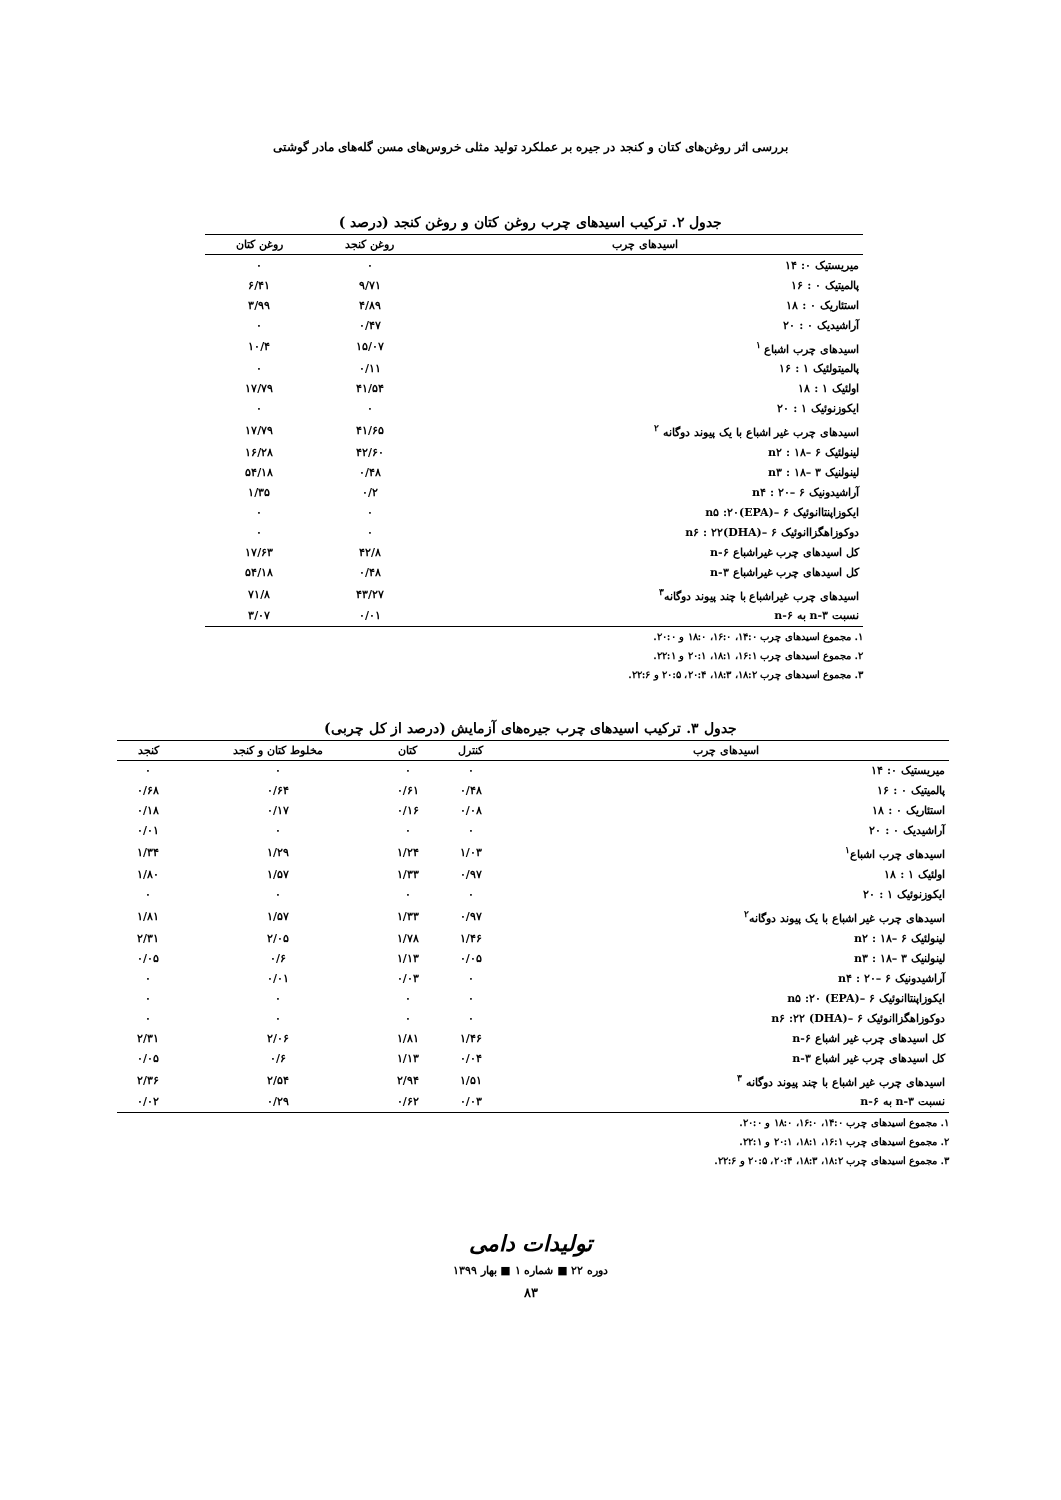بررسی اثر روغن‌های کتان و کنجد در جیره بر عملکرد تولید مثلی خروس‌های مسن گله‌های مادر گوشتی
جدول ۲. ترکیب اسیدهای چرب روغن کتان و روغن کنجد (درصد )
| اسیدهای چرب | روغن کنجد | روغن کتان |
| --- | --- | --- |
| میریستیک ۰: ۱۴ | ۰ | ۰ |
| پالمیتیک ۰ : ۱۶ | ۹/۷۱ | ۶/۴۱ |
| استئاریک ۰ : ۱۸ | ۴/۸۹ | ۳/۹۹ |
| آراشیدیک ۰ : ۲۰ | ۰/۴۷ | ۰ |
| اسیدهای چرب اشباع <sup>۱</sup> | ۱۵/۰۷ | ۱۰/۴ |
| پالمیتولئیک ۱ : ۱۶ | ۰/۱۱ | ۰ |
| اولئیک ۱ : ۱۸ | ۴۱/۵۴ | ۱۷/۷۹ |
| ایکوزنوئیک ۱ : ۲۰ | ۰ | ۰ |
| اسیدهای چرب غیر اشباع با یک پیوند دوگانه <sup>۲</sup> | ۴۱/۶۵ | ۱۷/۷۹ |
| لینولئیک ۶ –n۲ : ۱۸ | ۴۲/۶۰ | ۱۶/۲۸ |
| لینولنیک ۳ –n۳ : ۱۸ | ۰/۴۸ | ۵۴/۱۸ |
| آراشیدونیک ۶ –n۴ : ۲۰ | ۰/۲ | ۱/۳۵ |
| ایکوزاپنتاانوئیک ۶ –n۵ :۲۰(EPA) | ۰ | ۰ |
| دوکوزاهگزاانوئیک ۶ –n۶ : ۲۲(DHA) | ۰ | ۰ |
| کل اسیدهای چرب غیراشباع n-۶ | ۴۲/۸ | ۱۷/۶۳ |
| کل اسیدهای چرب غیراشباع n-۳ | ۰/۴۸ | ۵۴/۱۸ |
| اسیدهای چرب غیراشباع با چند پیوند دوگانه<sup>۳</sup> | ۴۳/۲۷ | ۷۱/۸ |
| نسبت n-۳ به n-۶ | ۰/۰۱ | ۳/۰۷ |
۱. مجموع اسیدهای چرب ۱۴:۰، ۱۶:۰، ۱۸:۰ و ۲۰:۰.
۲. مجموع اسیدهای چرب ۱۶:۱، ۱۸:۱، ۲۰:۱ و ۲۲:۱.
۳. مجموع اسیدهای چرب ۱۸:۲، ۱۸:۳، ۲۰:۴، ۲۰:۵ و ۲۲:۶.
جدول ۳. ترکیب اسیدهای چرب جیره‌های آزمایش (درصد از کل چربی)
| اسیدهای چرب | کنترل | کتان | مخلوط کتان و کنجد | کنجد |
| --- | --- | --- | --- | --- |
| میریستیک ۰: ۱۴ | ۰ | ۰ | ۰ | ۰ |
| پالمیتیک ۰ : ۱۶ | ۰/۴۸ | ۰/۶۱ | ۰/۶۴ | ۰/۶۸ |
| استئاریک ۰ : ۱۸ | ۰/۰۸ | ۰/۱۶ | ۰/۱۷ | ۰/۱۸ |
| آراشیدیک ۰ : ۲۰ | ۰ | ۰ | ۰ | ۰/۰۱ |
| اسیدهای چرب اشباع<sup>۱</sup> | ۱/۰۳ | ۱/۲۴ | ۱/۲۹ | ۱/۳۴ |
| اولئیک ۱ : ۱۸ | ۰/۹۷ | ۱/۳۳ | ۱/۵۷ | ۱/۸۰ |
| ایکوزنوئیک ۱ : ۲۰ | ۰ | ۰ | ۰ | ۰ |
| اسیدهای چرب غیر اشباع با یک پیوند دوگانه<sup>۲</sup> | ۰/۹۷ | ۱/۳۳ | ۱/۵۷ | ۱/۸۱ |
| لینولئیک ۶ –n۲ : ۱۸ | ۱/۴۶ | ۱/۷۸ | ۲/۰۵ | ۲/۳۱ |
| لینولنیک ۳ –n۳ : ۱۸ | ۰/۰۵ | ۱/۱۳ | ۰/۶ | ۰/۰۵ |
| آراشیدونیک ۶ –n۴ : ۲۰ | ۰ | ۰/۰۳ | ۰/۰۱ | ۰ |
| ایکوزاپنتاانوئیک ۶ –n۵ :۲۰ (EPA) | ۰ | ۰ | ۰ | ۰ |
| دوکوزاهگزاانوئیک ۶ –n۶ :۲۲ (DHA) | ۰ | ۰ | ۰ | ۰ |
| کل اسیدهای چرب غیر اشباع n-۶ | ۱/۴۶ | ۱/۸۱ | ۲/۰۶ | ۲/۳۱ |
| کل اسیدهای چرب غیر اشباع n-۳ | ۰/۰۴ | ۱/۱۳ | ۰/۶ | ۰/۰۵ |
| اسیدهای چرب غیر اشباع با چند پیوند دوگانه <sup>۳</sup> | ۱/۵۱ | ۲/۹۴ | ۲/۵۴ | ۲/۳۶ |
| نسبت n-۳ به n-۶ | ۰/۰۳ | ۰/۶۲ | ۰/۲۹ | ۰/۰۲ |
۱. مجموع اسیدهای چرب ۱۴:۰، ۱۶:۰، ۱۸:۰ و ۲۰:۰.
۲. مجموع اسیدهای چرب ۱۶:۱، ۱۸:۱، ۲۰:۱ و ۲۲:۱.
۳. مجموع اسیدهای چرب ۱۸:۲، ۱۸:۳، ۲۰:۴، ۲۰:۵ و ۲۲:۶.
تولیدات دامی
دوره ۲۲ ■ شماره ۱ ■ بهار ۱۳۹۹
۸۳